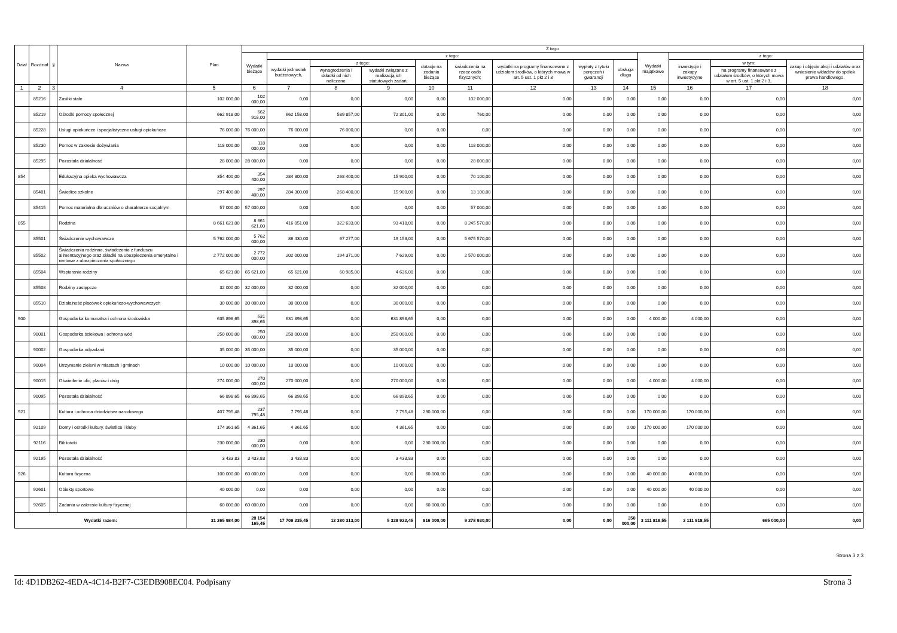| Dział | Rozdział | § | Nazwa | Plan | Z tego | | | | | | | | | | | | |
| --- | --- | --- | --- | --- | --- | --- | --- | --- | --- | --- | --- | --- | --- | --- | --- | --- | --- |
| | | | | | Wydatki bieżące | z tego: | | | | | | | | Wydatki majątkowe | z tego: | | |
| | | | | | | wydatki jednostek budżetowych, | z tego: | | dotacje na zadania bieżące | świadczenia na rzecz osób fizycznych; | wydatki na programy finansowane z udziałem środków, o których mowa w art. 5 ust. 1 pkt 2 i 3 | wypłaty z tytułu poręczeń i gwarancji | obsługa długu | | inwestycje i zakupy inwestycyjne | w tym: | zakup i objęcie akcji i udziałów oraz wniesienie wkładów do spółek prawa handlowego. |
| | | | | | | | wynagrodzenia i składki od nich naliczane | wydatki związane z realizacją ich statutowych zadań; | | | | | | | | na programy finansowane z udziałem środków, o których mowa w art. 5 ust. 1 pkt 2 i 3, | |
| 1 | 2 | 3 | 4 | 5 | 6 | 7 | 8 | 9 | 10 | 11 | 12 | 13 | 14 | 15 | 16 | 17 | 18 |
| | 85216 | | Zasiłki stałe | 102 000,00 | 102 000,00 | 0,00 | 0,00 | 0,00 | 0,00 | 102 000,00 | 0,00 | 0,00 | 0,00 | 0,00 | 0,00 | 0,00 | 0,00 |
| | 85219 | | Ośrodki pomocy społecznej | 662 918,00 | 662 918,00 | 662 158,00 | 589 857,00 | 72 301,00 | 0,00 | 760,00 | 0,00 | 0,00 | 0,00 | 0,00 | 0,00 | 0,00 | 0,00 |
| | 85228 | | Usługi opiekuńcze i specjalistyczne usługi opiekuńcze | 76 000,00 | 76 000,00 | 76 000,00 | 76 000,00 | 0,00 | 0,00 | 0,00 | 0,00 | 0,00 | 0,00 | 0,00 | 0,00 | 0,00 | 0,00 |
| | 85230 | | Pomoc w zakresie dożywiania | 118 000,00 | 118 000,00 | 0,00 | 0,00 | 0,00 | 0,00 | 118 000,00 | 0,00 | 0,00 | 0,00 | 0,00 | 0,00 | 0,00 | 0,00 |
| | 85295 | | Pozostała działalność | 28 000,00 | 28 000,00 | 0,00 | 0,00 | 0,00 | 0,00 | 28 000,00 | 0,00 | 0,00 | 0,00 | 0,00 | 0,00 | 0,00 | 0,00 |
| 854 | | | Edukacyjna opieka wychowawcza | 354 400,00 | 354 400,00 | 284 300,00 | 268 400,00 | 15 900,00 | 0,00 | 70 100,00 | 0,00 | 0,00 | 0,00 | 0,00 | 0,00 | 0,00 | 0,00 |
| | 85401 | | Świetlice szkolne | 297 400,00 | 297 400,00 | 284 300,00 | 268 400,00 | 15 900,00 | 0,00 | 13 100,00 | 0,00 | 0,00 | 0,00 | 0,00 | 0,00 | 0,00 | 0,00 |
| | 85415 | | Pomoc materialna dla uczniów o charakterze socjalnym | 57 000,00 | 57 000,00 | 0,00 | 0,00 | 0,00 | 0,00 | 57 000,00 | 0,00 | 0,00 | 0,00 | 0,00 | 0,00 | 0,00 | 0,00 |
| 855 | | | Rodzina | 8 661 621,00 | 8 661 621,00 | 416 051,00 | 322 633,00 | 93 418,00 | 0,00 | 8 245 570,00 | 0,00 | 0,00 | 0,00 | 0,00 | 0,00 | 0,00 | 0,00 |
| | 85501 | | Świadczenie wychowawcze | 5 762 000,00 | 5 762 000,00 | 86 430,00 | 67 277,00 | 19 153,00 | 0,00 | 5 675 570,00 | 0,00 | 0,00 | 0,00 | 0,00 | 0,00 | 0,00 | 0,00 |
| | 85502 | | Świadczenia rodzinne, świadczenie z funduszu alimentacyjnego oraz składki na ubezpieczenia emerytalne i rentowe z ubezpieczenia społecznego | 2 772 000,00 | 2 772 000,00 | 202 000,00 | 194 371,00 | 7 629,00 | 0,00 | 2 570 000,00 | 0,00 | 0,00 | 0,00 | 0,00 | 0,00 | 0,00 | 0,00 |
| | 85504 | | Wspieranie rodziny | 65 621,00 | 65 621,00 | 65 621,00 | 60 985,00 | 4 636,00 | 0,00 | 0,00 | 0,00 | 0,00 | 0,00 | 0,00 | 0,00 | 0,00 | 0,00 |
| | 85508 | | Rodziny zastępcze | 32 000,00 | 32 000,00 | 32 000,00 | 0,00 | 32 000,00 | 0,00 | 0,00 | 0,00 | 0,00 | 0,00 | 0,00 | 0,00 | 0,00 | 0,00 |
| | 85510 | | Działalność placówek opiekuńczo-wychowawczych | 30 000,00 | 30 000,00 | 30 000,00 | 0,00 | 30 000,00 | 0,00 | 0,00 | 0,00 | 0,00 | 0,00 | 0,00 | 0,00 | 0,00 | 0,00 |
| 900 | | | Gospodarka komunalna i ochrona środowiska | 635 898,65 | 631 898,65 | 631 898,65 | 0,00 | 631 898,65 | 0,00 | 0,00 | 0,00 | 0,00 | 0,00 | 4 000,00 | 4 000,00 | 0,00 | 0,00 |
| | 90001 | | Gospodarka ściekowa i ochrona wód | 250 000,00 | 250 000,00 | 250 000,00 | 0,00 | 250 000,00 | 0,00 | 0,00 | 0,00 | 0,00 | 0,00 | 0,00 | 0,00 | 0,00 | 0,00 |
| | 90002 | | Gospodarka odpadami | 35 000,00 | 35 000,00 | 35 000,00 | 0,00 | 35 000,00 | 0,00 | 0,00 | 0,00 | 0,00 | 0,00 | 0,00 | 0,00 | 0,00 | 0,00 |
| | 90004 | | Utrzymanie zieleni w miastach i gminach | 10 000,00 | 10 000,00 | 10 000,00 | 0,00 | 10 000,00 | 0,00 | 0,00 | 0,00 | 0,00 | 0,00 | 0,00 | 0,00 | 0,00 | 0,00 |
| | 90015 | | Oświetlenie ulic, placów i dróg | 274 000,00 | 270 000,00 | 270 000,00 | 0,00 | 270 000,00 | 0,00 | 0,00 | 0,00 | 0,00 | 0,00 | 4 000,00 | 4 000,00 | 0,00 | 0,00 |
| | 90095 | | Pozostała działalność | 66 898,65 | 66 898,65 | 66 898,65 | 0,00 | 66 898,65 | 0,00 | 0,00 | 0,00 | 0,00 | 0,00 | 0,00 | 0,00 | 0,00 | 0,00 |
| 921 | | | Kultura i ochrona dziedzictwa narodowego | 407 795,48 | 237 795,48 | 7 795,48 | 0,00 | 7 795,48 | 230 000,00 | 0,00 | 0,00 | 0,00 | 0,00 | 170 000,00 | 170 000,00 | 0,00 | 0,00 |
| | 92109 | | Domy i ośrodki kultury, świetlice i kluby | 174 361,65 | 4 361,65 | 4 361,65 | 0,00 | 4 361,65 | 0,00 | 0,00 | 0,00 | 0,00 | 0,00 | 170 000,00 | 170 000,00 | 0,00 | 0,00 |
| | 92116 | | Biblioteki | 230 000,00 | 230 000,00 | 0,00 | 0,00 | 0,00 | 230 000,00 | 0,00 | 0,00 | 0,00 | 0,00 | 0,00 | 0,00 | 0,00 | 0,00 |
| | 92195 | | Pozostała działalność | 3 433,83 | 3 433,83 | 3 433,83 | 0,00 | 3 433,83 | 0,00 | 0,00 | 0,00 | 0,00 | 0,00 | 0,00 | 0,00 | 0,00 | 0,00 |
| 926 | | | Kultura fizyczna | 100 000,00 | 60 000,00 | 0,00 | 0,00 | 0,00 | 60 000,00 | 0,00 | 0,00 | 0,00 | 0,00 | 40 000,00 | 40 000,00 | 0,00 | 0,00 |
| | 92601 | | Obiekty sportowe | 40 000,00 | 0,00 | 0,00 | 0,00 | 0,00 | 0,00 | 0,00 | 0,00 | 0,00 | 0,00 | 40 000,00 | 40 000,00 | 0,00 | 0,00 |
| | 92605 | | Zadania w zakresie kultury fizycznej | 60 000,00 | 60 000,00 | 0,00 | 0,00 | 0,00 | 60 000,00 | 0,00 | 0,00 | 0,00 | 0,00 | 0,00 | 0,00 | 0,00 | 0,00 |
| Wydatki razem: | | | | 31 265 984,00 | 28 154 165,45 | 17 709 235,45 | 12 380 313,00 | 5 328 922,45 | 816 000,00 | 9 278 930,00 | 0,00 | 0,00 | 350 000,00 | 3 111 818,55 | 3 111 818,55 | 665 000,00 | 0,00 |
Strona 3 z 3
Id: 4D1DB262-4EDA-4C14-B2F7-C3EDB908EC04. Podpisany Strona 3